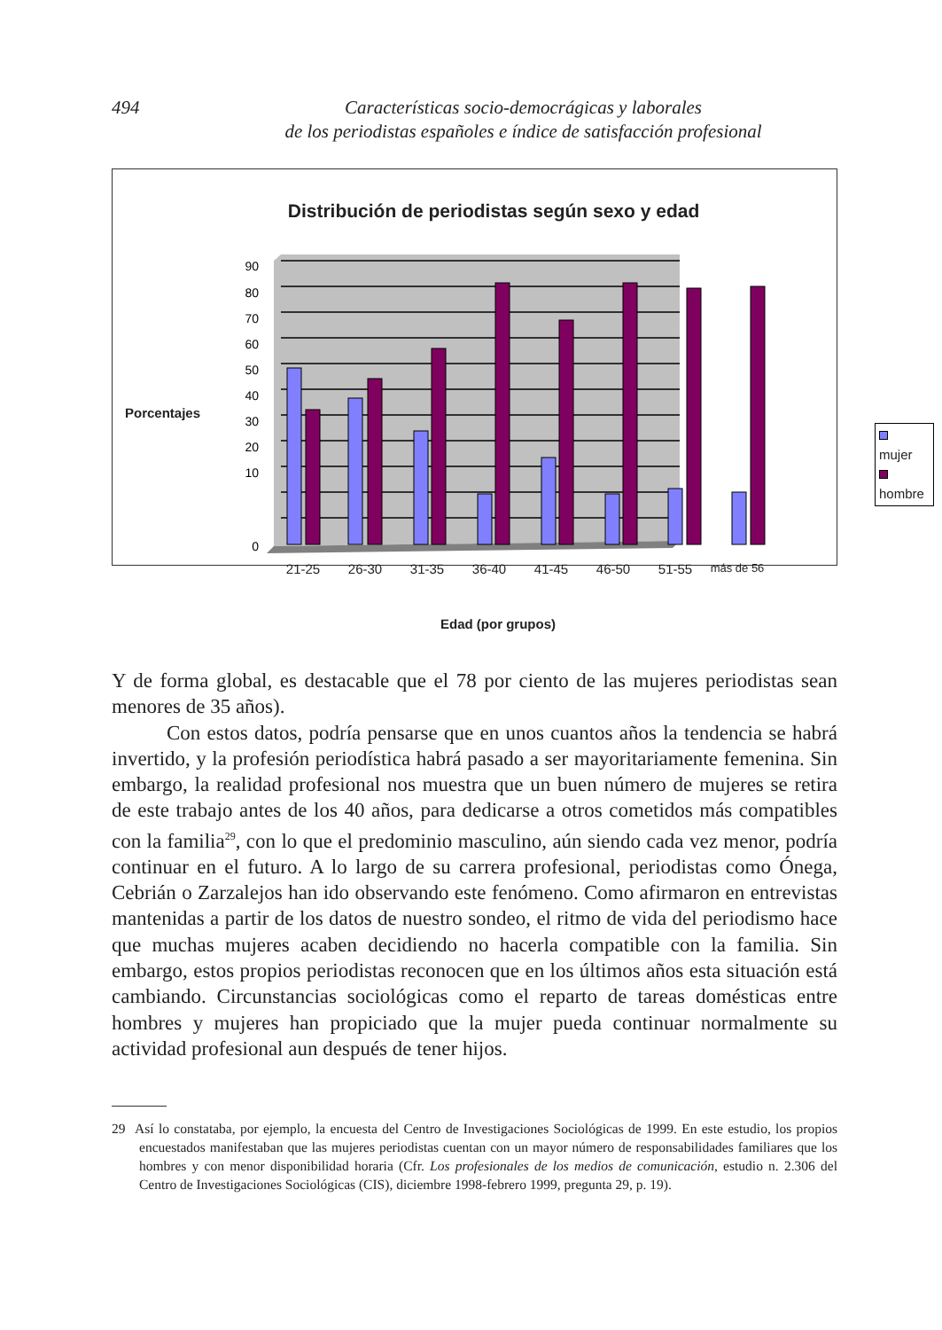494 Características socio-democrágicas y laborales
de los periodistas españoles e índice de satisfacción profesional
Distribución de periodistas según sexo y edad
90
80
70
60
50
40
30
20
10
0
Porcentajes
21-25 26-30 31-35 36-40 41-45 46-50 51-55 más de 56
Edad (por grupos)
mujer
hombre
Y de forma global, es destacable que el 78 por ciento de las mujeres periodistas sean menores de 35 años).
Con estos datos, podría pensarse que en unos cuantos años la tendencia se habrá invertido, y la profesión periodística habrá pasado a ser mayoritariamente femenina. Sin embargo, la realidad profesional nos muestra que un buen número de mujeres se retira de este trabajo antes de los 40 años, para dedicarse a otros cometidos más compatibles con la familia<sup>29</sup>, con lo que el predominio masculino, aún siendo cada vez menor, podría continuar en el futuro. A lo largo de su carrera profesional, periodistas como Ónega, Cebrián o Zarzalejos han ido observando este fenómeno. Como afirmaron en entrevistas mantenidas a partir de los datos de nuestro sondeo, el ritmo de vida del periodismo hace que muchas mujeres acaben decidiendo no hacerla compatible con la familia. Sin embargo, estos propios periodistas reconocen que en los últimos años esta situación está cambiando. Circunstancias sociológicas como el reparto de tareas domésticas entre hombres y mujeres han propiciado que la mujer pueda continuar normalmente su actividad profesional aun después de tener hijos.
29 Así lo constataba, por ejemplo, la encuesta del Centro de Investigaciones Sociológicas de 1999. En este estudio, los propios encuestados manifestaban que las mujeres periodistas cuentan con un mayor número de responsabilidades familiares que los hombres y con menor disponibilidad horaria (Cfr. Los profesionales de los medios de comunicación, estudio n. 2.306 del Centro de Investigaciones Sociológicas (CIS), diciembre 1998-febrero 1999, pregunta 29, p. 19).